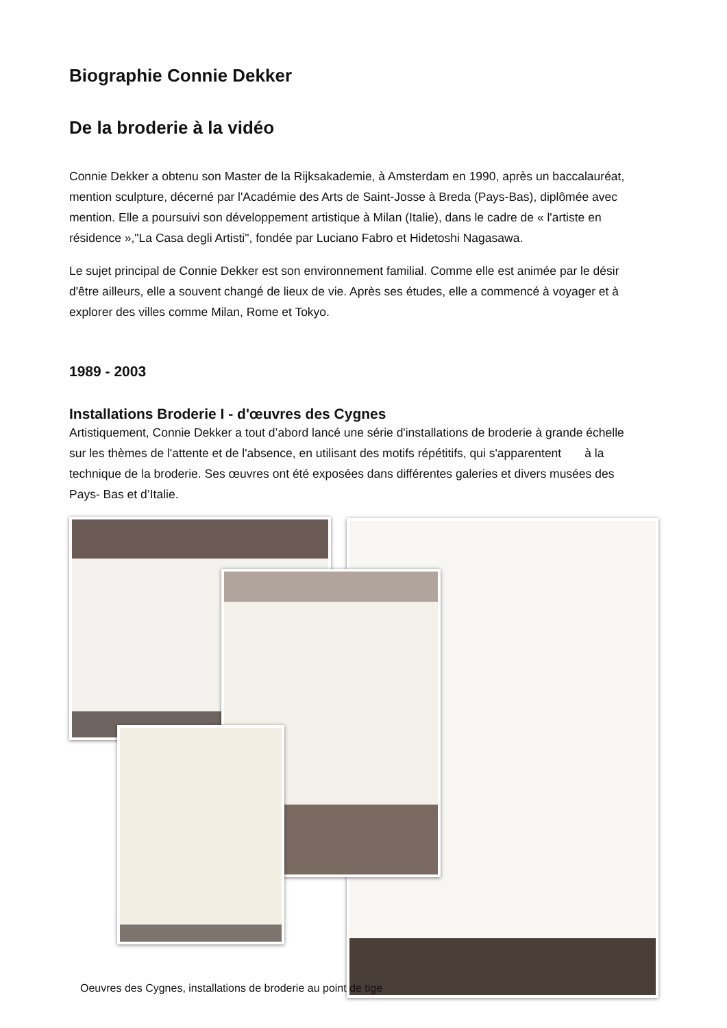Biographie Connie Dekker
De la broderie à la vidéo
Connie Dekker a obtenu son Master de la Rijksakademie, à Amsterdam en 1990, après un baccalauréat, mention sculpture, décerné par l'Académie des Arts de Saint-Josse à Breda (Pays-Bas), diplômée avec mention. Elle a poursuivi son développement artistique à Milan (Italie), dans le cadre de « l'artiste en résidence »,"La Casa degli Artisti", fondée par Luciano Fabro et Hidetoshi Nagasawa.
Le sujet principal de Connie Dekker est son environnement familial. Comme elle est animée par le désir d'être ailleurs, elle a souvent changé de lieux de vie. Après ses études, elle a commencé à voyager et à explorer des villes comme Milan, Rome et Tokyo.
1989 - 2003
Installations Broderie I - d'œuvres des Cygnes
Artistiquement, Connie Dekker a tout d’abord lancé une série d'installations de broderie à grande échelle sur les thèmes de l'attente et de l'absence, en utilisant des motifs répétitifs, qui s'apparentent à la technique de la broderie. Ses œuvres ont été exposées dans différentes galeries et divers musées des Pays- Bas et d’Italie.
Oeuvres des Cygnes, installations de broderie au point de tige